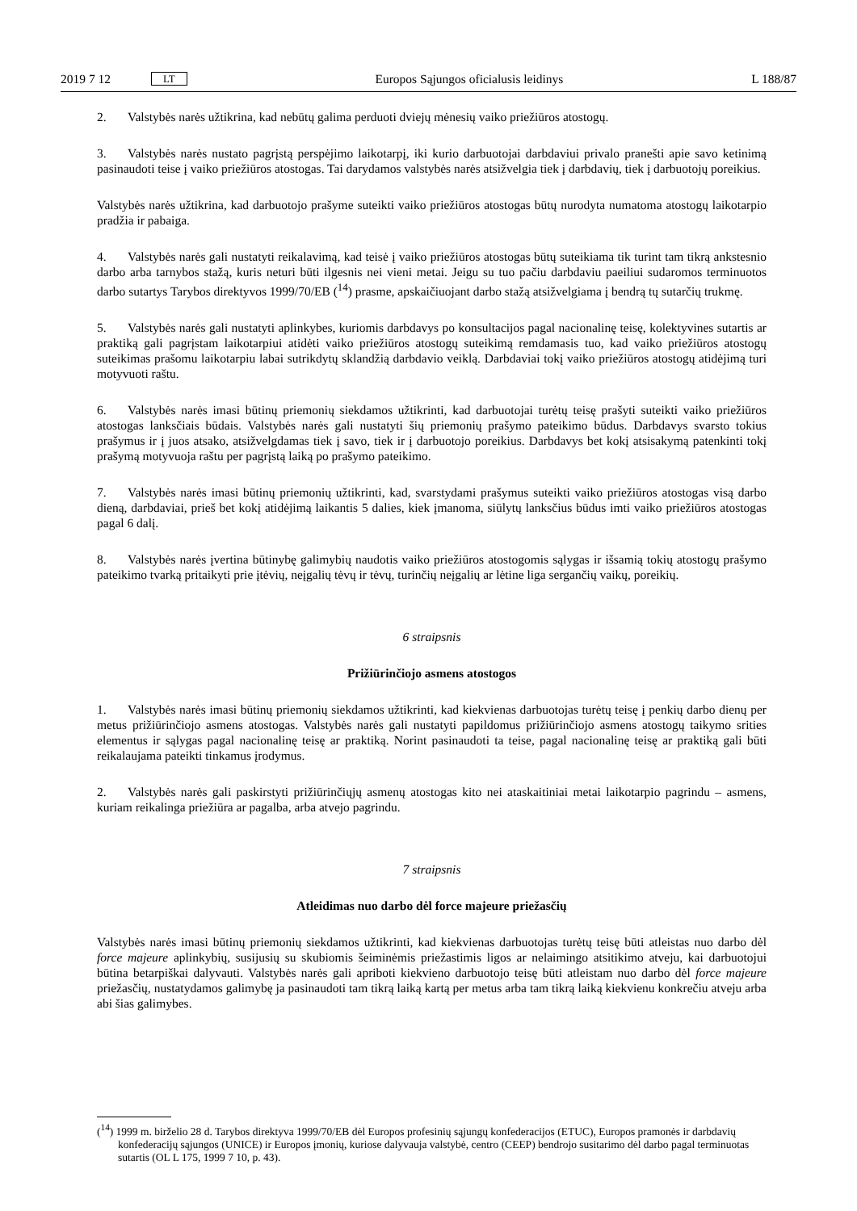2019 7 12 LT Europos Sąjungos oficialusis leidinys L 188/87
2. Valstybės narės užtikrina, kad nebūtų galima perduoti dviejų mėnesių vaiko priežiūros atostogų.
3. Valstybės narės nustato pagrįstą perspėjimo laikotarpį, iki kurio darbuotojai darbdaviui privalo pranešti apie savo ketinimą pasinaudoti teise į vaiko priežiūros atostogas. Tai darydamos valstybės narės atsižvelgia tiek į darbdavių, tiek į darbuotojų poreikius.
Valstybės narės užtikrina, kad darbuotojo prašyme suteikti vaiko priežiūros atostogas būtų nurodyta numatoma atostogų laikotarpio pradžia ir pabaiga.
4. Valstybės narės gali nustatyti reikalavimą, kad teisė į vaiko priežiūros atostogas būtų suteikiama tik turint tam tikrą ankstesnio darbo arba tarnybos stažą, kuris neturi būti ilgesnis nei vieni metai. Jeigu su tuo pačiu darbdaviu paeiliui sudaromos terminuotos darbo sutartys Tarybos direktyvos 1999/70/EB (<sup>14</sup>) prasme, apskaičiuojant darbo stažą atsižvelgiama į bendrą tų sutarčių trukmę.
5. Valstybės narės gali nustatyti aplinkybes, kuriomis darbdavys po konsultacijos pagal nacionalinę teisę, kolektyvines sutartis ar praktiką gali pagrįstam laikotarpiui atidėti vaiko priežiūros atostogų suteikimą remdamasis tuo, kad vaiko priežiūros atostogų suteikimas prašomu laikotarpiu labai sutrikdytų sklandžią darbdavio veiklą. Darbdaviai tokį vaiko priežiūros atostogų atidėjimą turi motyvuoti raštu.
6. Valstybės narės imasi būtinų priemonių siekdamos užtikrinti, kad darbuotojai turėtų teisę prašyti suteikti vaiko priežiūros atostogas lanksčiais būdais. Valstybės narės gali nustatyti šių priemonių prašymo pateikimo būdus. Darbdavys svarsto tokius prašymus ir į juos atsako, atsižvelgdamas tiek į savo, tiek ir į darbuotojo poreikius. Darbdavys bet kokį atsisakymą patenkinti tokį prašymą motyvuoja raštu per pagrįstą laiką po prašymo pateikimo.
7. Valstybės narės imasi būtinų priemonių užtikrinti, kad, svarstydami prašymus suteikti vaiko priežiūros atostogas visą darbo dieną, darbdaviai, prieš bet kokį atidėjimą laikantis 5 dalies, kiek įmanoma, siūlytų lanksčius būdus imti vaiko priežiūros atostogas pagal 6 dalį.
8. Valstybės narės įvertina būtinybę galimybių naudotis vaiko priežiūros atostogomis sąlygas ir išsamią tokių atostogų prašymo pateikimo tvarką pritaikyti prie įtėvių, neįgalių tėvų ir tėvų, turinčių neįgalių ar lėtine liga sergančių vaikų, poreikių.
6 straipsnis
Prižiūrinčiojo asmens atostogos
1. Valstybės narės imasi būtinų priemonių siekdamos užtikrinti, kad kiekvienas darbuotojas turėtų teisę į penkių darbo dienų per metus prižiūrinčiojo asmens atostogas. Valstybės narės gali nustatyti papildomus prižiūrinčiojo asmens atostogų taikymo srities elementus ir sąlygas pagal nacionalinę teisę ar praktiką. Norint pasinaudoti ta teise, pagal nacionalinę teisę ar praktiką gali būti reikalaujama pateikti tinkamus įrodymus.
2. Valstybės narės gali paskirstyti prižiūrinčiųjų asmenų atostogas kito nei ataskaitiniai metai laikotarpio pagrindu – asmens, kuriam reikalinga priežiūra ar pagalba, arba atvejo pagrindu.
7 straipsnis
Atleidimas nuo darbo dėl force majeure priežasčių
Valstybės narės imasi būtinų priemonių siekdamos užtikrinti, kad kiekvienas darbuotojas turėtų teisę būti atleistas nuo darbo dėl force majeure aplinkybių, susijusių su skubiomis šeiminėmis priežastimis ligos ar nelaimingo atsitikimo atveju, kai darbuotojui būtina betarpiškai dalyvauti. Valstybės narės gali apriboti kiekvieno darbuotojo teisę būti atleistam nuo darbo dėl force majeure priežasčių, nustatydamos galimybę ja pasinaudoti tam tikrą laiką kartą per metus arba tam tikrą laiką kiekvienu konkrečiu atveju arba abi šias galimybes.
(<sup>14</sup>) 1999 m. birželio 28 d. Tarybos direktyva 1999/70/EB dėl Europos profesinių sąjungų konfederacijos (ETUC), Europos pramonės ir darbdavių konfederacijų sąjungos (UNICE) ir Europos įmonių, kuriose dalyvauja valstybė, centro (CEEP) bendrojo susitarimo dėl darbo pagal terminuotas sutartis (OL L 175, 1999 7 10, p. 43).